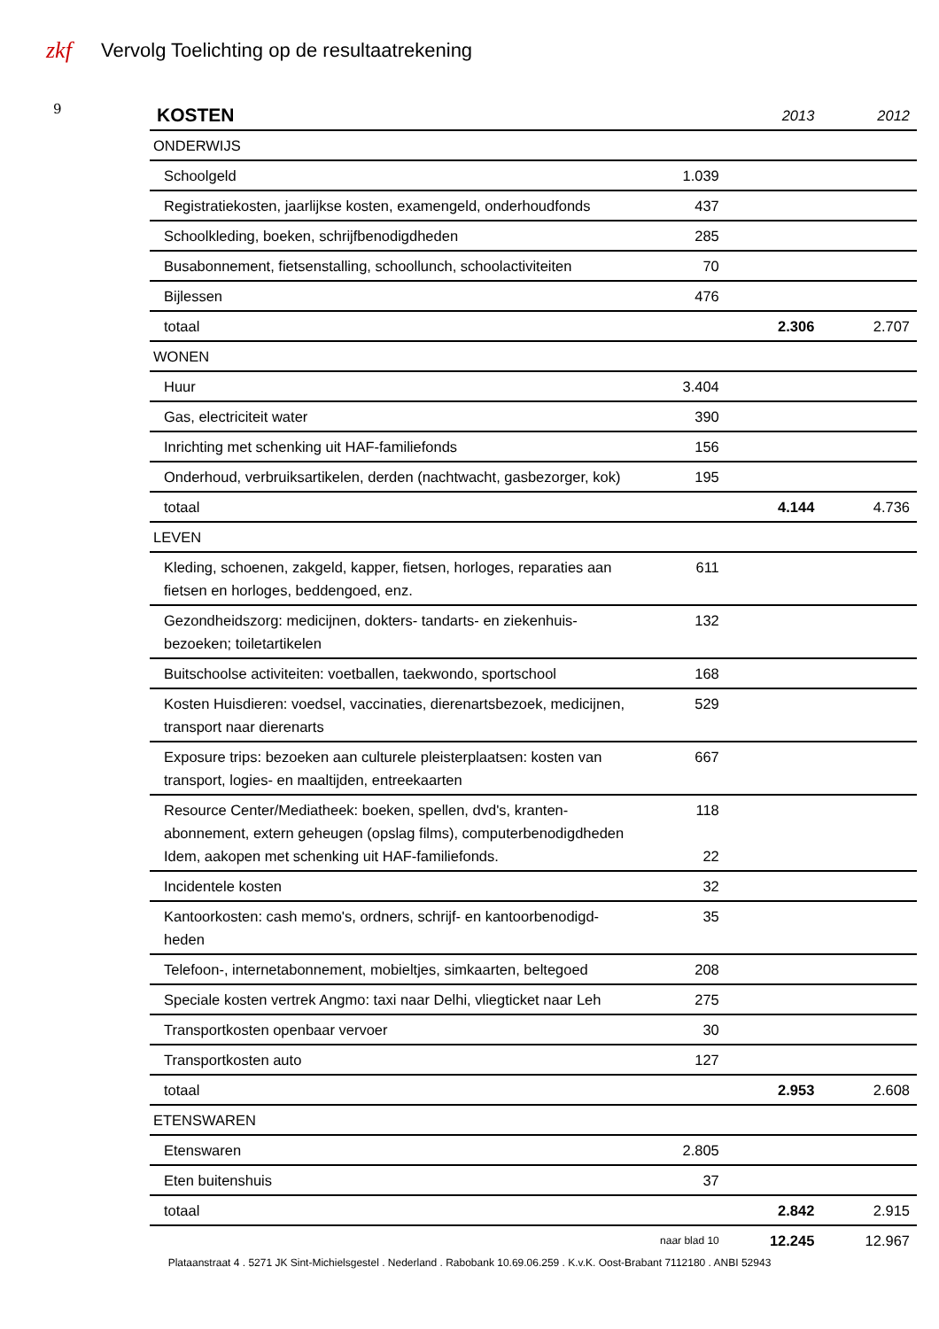zkf
Vervolg Toelichting op de resultaatrekening
9
| KOSTEN | | 2013 | 2012 |
| --- | --- | --- | --- |
| ONDERWIJS | | | |
| Schoolgeld | 1.039 | | |
| Registratiekosten, jaarlijkse kosten, examengeld, onderhoudfonds | 437 | | |
| Schoolkleding, boeken, schrijfbenodigdheden | 285 | | |
| Busabonnement, fietsenstalling, schoollunch, schoolactiviteiten | 70 | | |
| Bijlessen | 476 | | |
| totaal | | 2.306 | 2.707 |
| WONEN | | | |
| Huur | 3.404 | | |
| Gas, electriciteit water | 390 | | |
| Inrichting met schenking uit HAF-familiefonds | 156 | | |
| Onderhoud, verbruiksartikelen, derden (nachtwacht, gasbezorger, kok) | 195 | | |
| totaal | | 4.144 | 4.736 |
| LEVEN | | | |
| Kleding, schoenen, zakgeld, kapper, fietsen, horloges, reparaties aan fietsen en horloges, beddengoed, enz. | 611 | | |
| Gezondheidszorg: medicijnen, dokters- tandarts- en ziekenhuis-bezoeken; toiletartikelen | 132 | | |
| Buitschoolse activiteiten: voetballen, taekwondo, sportschool | 168 | | |
| Kosten Huisdieren: voedsel, vaccinaties, dierenartsbezoek, medicijnen, transport naar dierenarts | 529 | | |
| Exposure trips: bezoeken aan culturele pleisterplaatsen: kosten van transport, logies- en maaltijden, entreekaarten | 667 | | |
| Resource Center/Mediatheek: boeken, spellen, dvd's, kranten-abonnement, extern geheugen (opslag films), computerbenodigdheden Idem, aakopen met schenking uit HAF-familiefonds. | 118 22 | | |
| Incidentele kosten | 32 | | |
| Kantoorkosten: cash memo's, ordners, schrijf- en kantoorbenodigd-heden | 35 | | |
| Telefoon-, internetabonnement, mobieltjes, simkaarten, beltegoed | 208 | | |
| Speciale kosten vertrek Angmo: taxi naar Delhi, vliegticket naar Leh | 275 | | |
| Transportkosten openbaar vervoer | 30 | | |
| Transportkosten auto | 127 | | |
| totaal | | 2.953 | 2.608 |
| ETENSWAREN | | | |
| Etenswaren | 2.805 | | |
| Eten buitenshuis | 37 | | |
| totaal | | 2.842 | 2.915 |
| | naar blad 10 | 12.245 | 12.967 |
Plataanstraat 4 . 5271 JK Sint-Michielsgestel . Nederland . Rabobank 10.69.06.259 . K.v.K. Oost-Brabant 7112180 . ANBI 52943